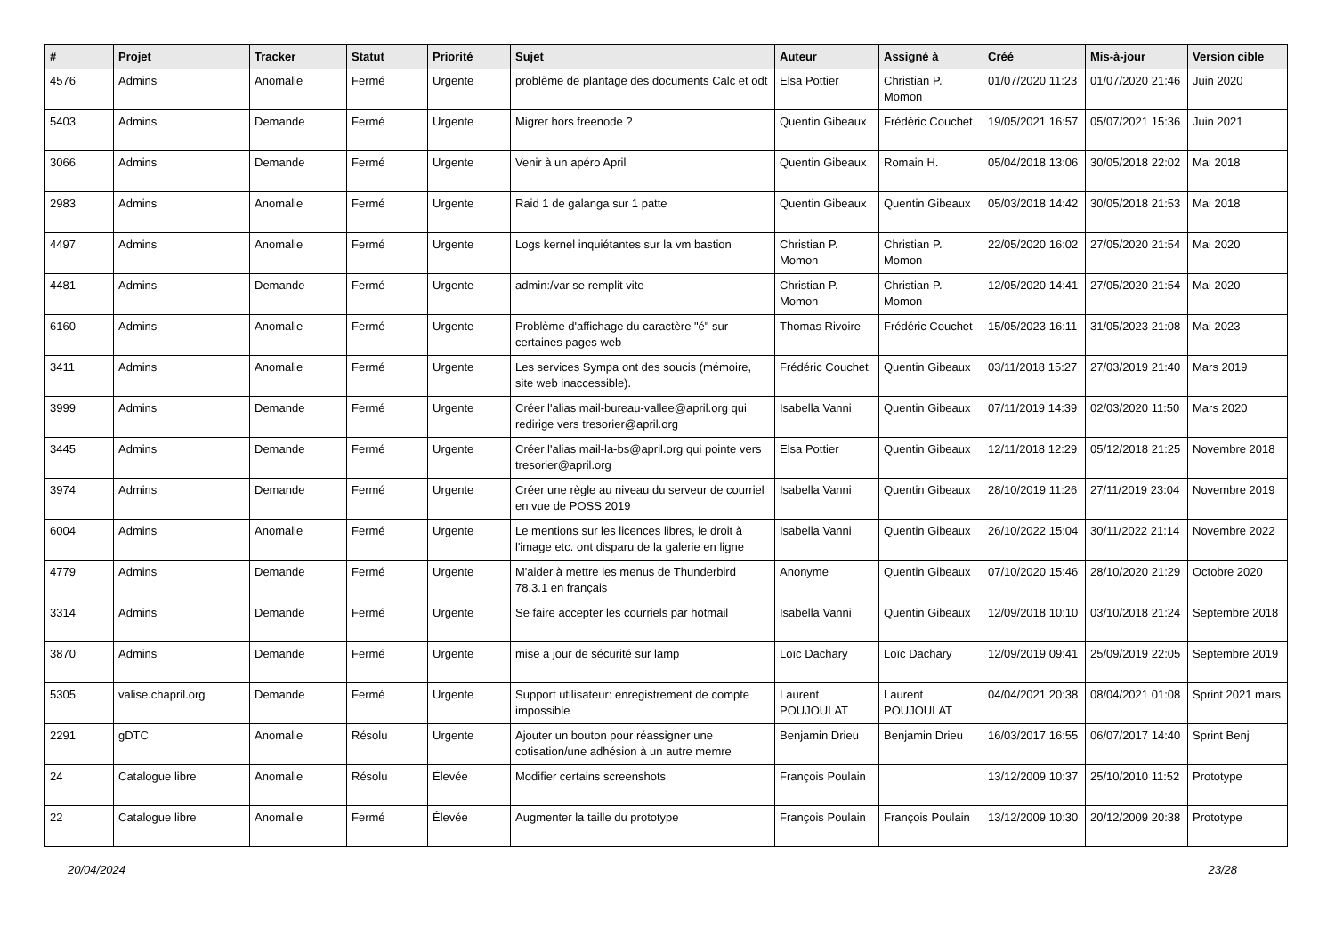| # | Projet | Tracker | Statut | Priorité | Sujet | Auteur | Assigné à | Créé | Mis-à-jour | Version cible |
| --- | --- | --- | --- | --- | --- | --- | --- | --- | --- | --- |
| 4576 | Admins | Anomalie | Fermé | Urgente | problème de plantage des documents Calc et odt | Elsa Pottier | Christian P. Momon | 01/07/2020 11:23 | 01/07/2020 21:46 | Juin 2020 |
| 5403 | Admins | Demande | Fermé | Urgente | Migrer hors freenode ? | Quentin Gibeaux | Frédéric Couchet | 19/05/2021 16:57 | 05/07/2021 15:36 | Juin 2021 |
| 3066 | Admins | Demande | Fermé | Urgente | Venir à un apéro April | Quentin Gibeaux | Romain H. | 05/04/2018 13:06 | 30/05/2018 22:02 | Mai 2018 |
| 2983 | Admins | Anomalie | Fermé | Urgente | Raid 1 de galanga sur 1 patte | Quentin Gibeaux | Quentin Gibeaux | 05/03/2018 14:42 | 30/05/2018 21:53 | Mai 2018 |
| 4497 | Admins | Anomalie | Fermé | Urgente | Logs kernel inquiétantes sur la vm bastion | Christian P. Momon | Christian P. Momon | 22/05/2020 16:02 | 27/05/2020 21:54 | Mai 2020 |
| 4481 | Admins | Demande | Fermé | Urgente | admin:/var se remplit vite | Christian P. Momon | Christian P. Momon | 12/05/2020 14:41 | 27/05/2020 21:54 | Mai 2020 |
| 6160 | Admins | Anomalie | Fermé | Urgente | Problème d'affichage du caractère "é" sur certaines pages web | Thomas Rivoire | Frédéric Couchet | 15/05/2023 16:11 | 31/05/2023 21:08 | Mai 2023 |
| 3411 | Admins | Anomalie | Fermé | Urgente | Les services Sympa ont des soucis (mémoire, site web inaccessible). | Frédéric Couchet | Quentin Gibeaux | 03/11/2018 15:27 | 27/03/2019 21:40 | Mars 2019 |
| 3999 | Admins | Demande | Fermé | Urgente | Créer l'alias mail-bureau-vallee@april.org qui redirige vers tresorier@april.org | Isabella Vanni | Quentin Gibeaux | 07/11/2019 14:39 | 02/03/2020 11:50 | Mars 2020 |
| 3445 | Admins | Demande | Fermé | Urgente | Créer l'alias mail-la-bs@april.org qui pointe vers tresorier@april.org | Elsa Pottier | Quentin Gibeaux | 12/11/2018 12:29 | 05/12/2018 21:25 | Novembre 2018 |
| 3974 | Admins | Demande | Fermé | Urgente | Créer une règle au niveau du serveur de courriel en vue de POSS 2019 | Isabella Vanni | Quentin Gibeaux | 28/10/2019 11:26 | 27/11/2019 23:04 | Novembre 2019 |
| 6004 | Admins | Anomalie | Fermé | Urgente | Le mentions sur les licences libres, le droit à l'image etc. ont disparu de la galerie en ligne | Isabella Vanni | Quentin Gibeaux | 26/10/2022 15:04 | 30/11/2022 21:14 | Novembre 2022 |
| 4779 | Admins | Demande | Fermé | Urgente | M'aider à mettre les menus de Thunderbird 78.3.1 en français | Anonyme | Quentin Gibeaux | 07/10/2020 15:46 | 28/10/2020 21:29 | Octobre 2020 |
| 3314 | Admins | Demande | Fermé | Urgente | Se faire accepter les courriels par hotmail | Isabella Vanni | Quentin Gibeaux | 12/09/2018 10:10 | 03/10/2018 21:24 | Septembre 2018 |
| 3870 | Admins | Demande | Fermé | Urgente | mise a jour de sécurité sur lamp | Loïc Dachary | Loïc Dachary | 12/09/2019 09:41 | 25/09/2019 22:05 | Septembre 2019 |
| 5305 | valise.chapril.org | Demande | Fermé | Urgente | Support utilisateur: enregistrement de compte impossible | Laurent POUJOULAT | Laurent POUJOULAT | 04/04/2021 20:38 | 08/04/2021 01:08 | Sprint 2021 mars |
| 2291 | gDTC | Anomalie | Résolu | Urgente | Ajouter un bouton pour réassigner une cotisation/une adhésion à un autre memre | Benjamin Drieu | Benjamin Drieu | 16/03/2017 16:55 | 06/07/2017 14:40 | Sprint Benj |
| 24 | Catalogue libre | Anomalie | Résolu | Élevée | Modifier certains screenshots | François Poulain | | 13/12/2009 10:37 | 25/10/2010 11:52 | Prototype |
| 22 | Catalogue libre | Anomalie | Fermé | Élevée | Augmenter la taille du prototype | François Poulain | François Poulain | 13/12/2009 10:30 | 20/12/2009 20:38 | Prototype |
20/04/2024 23/28